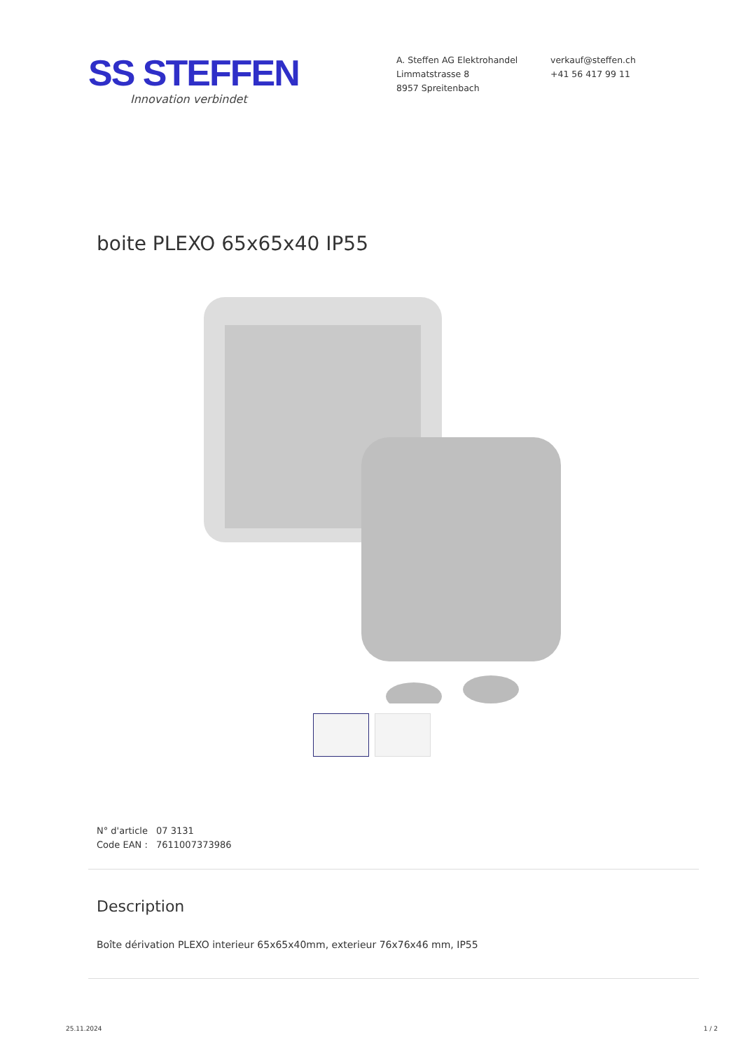SS STEFFEN
Innovation verbindet
A. Steffen AG Elektrohandel
Limmatstrasse 8
8957 Spreitenbach
verkauf@steffen.ch
+41 56 417 99 11
boite PLEXO 65x65x40 IP55
N° d'article 07 3131
Code EAN : 7611007373986
Description
Boîte dérivation PLEXO interieur 65x65x40mm, exterieur 76x76x46 mm, IP55
25.11.2024 1 / 2